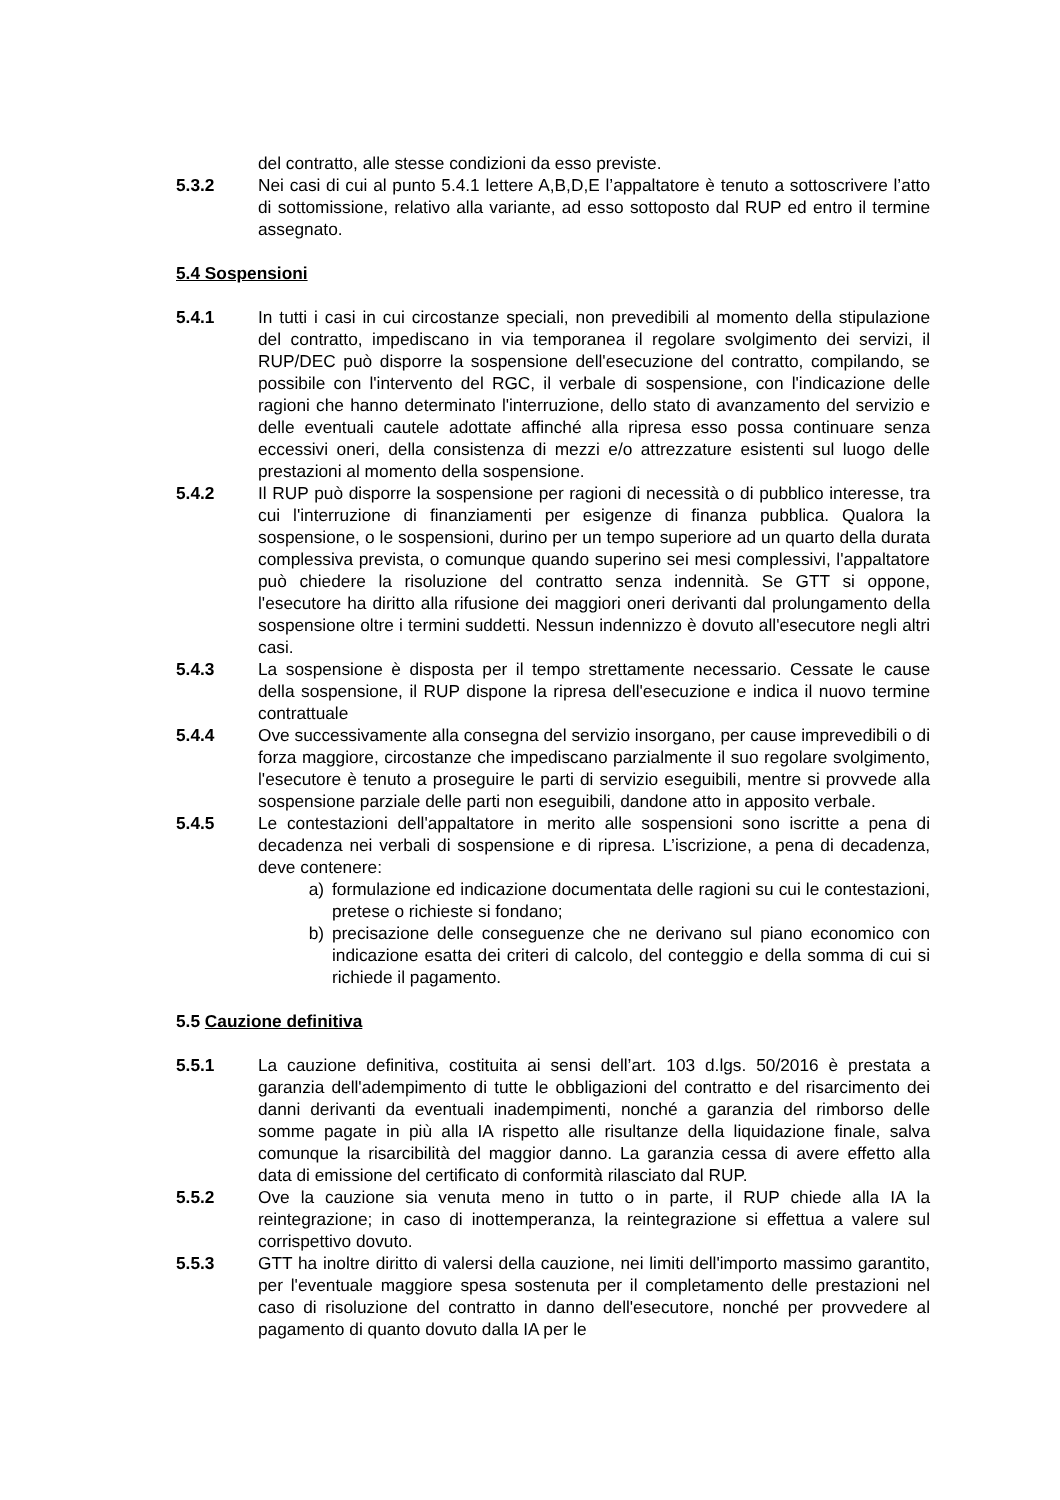del contratto, alle stesse condizioni da esso previste.
5.3.2 Nei casi di cui al punto 5.4.1 lettere A,B,D,E l’appaltatore è tenuto a sottoscrivere l’atto di sottomissione, relativo alla variante, ad esso sottoposto dal RUP ed entro il termine assegnato.
5.4 Sospensioni
5.4.1 In tutti i casi in cui circostanze speciali, non prevedibili al momento della stipulazione del contratto, impediscano in via temporanea il regolare svolgimento dei servizi, il RUP/DEC può disporre la sospensione dell'esecuzione del contratto, compilando, se possibile con l'intervento del RGC, il verbale di sospensione, con l'indicazione delle ragioni che hanno determinato l'interruzione, dello stato di avanzamento del servizio e delle eventuali cautele adottate affinché alla ripresa esso possa continuare senza eccessivi oneri, della consistenza di mezzi e/o attrezzature esistenti sul luogo delle prestazioni al momento della sospensione.
5.4.2 Il RUP può disporre la sospensione per ragioni di necessità o di pubblico interesse, tra cui l'interruzione di finanziamenti per esigenze di finanza pubblica. Qualora la sospensione, o le sospensioni, durino per un tempo superiore ad un quarto della durata complessiva prevista, o comunque quando superino sei mesi complessivi, l'appaltatore può chiedere la risoluzione del contratto senza indennità. Se GTT si oppone, l'esecutore ha diritto alla rifusione dei maggiori oneri derivanti dal prolungamento della sospensione oltre i termini suddetti. Nessun indennizzo è dovuto all'esecutore negli altri casi.
5.4.3 La sospensione è disposta per il tempo strettamente necessario. Cessate le cause della sospensione, il RUP dispone la ripresa dell'esecuzione e indica il nuovo termine contrattuale
5.4.4 Ove successivamente alla consegna del servizio insorgano, per cause imprevedibili o di forza maggiore, circostanze che impediscano parzialmente il suo regolare svolgimento, l'esecutore è tenuto a proseguire le parti di servizio eseguibili, mentre si provvede alla sospensione parziale delle parti non eseguibili, dandone atto in apposito verbale.
5.4.5 Le contestazioni dell'appaltatore in merito alle sospensioni sono iscritte a pena di decadenza nei verbali di sospensione e di ripresa. L’iscrizione, a pena di decadenza, deve contenere:
a) formulazione ed indicazione documentata delle ragioni su cui le contestazioni, pretese o richieste si fondano;
b) precisazione delle conseguenze che ne derivano sul piano economico con indicazione esatta dei criteri di calcolo, del conteggio e della somma di cui si richiede il pagamento.
5.5 Cauzione definitiva
5.5.1 La cauzione definitiva, costituita ai sensi dell’art. 103 d.lgs. 50/2016 è prestata a garanzia dell'adempimento di tutte le obbligazioni del contratto e del risarcimento dei danni derivanti da eventuali inadempimenti, nonché a garanzia del rimborso delle somme pagate in più alla IA rispetto alle risultanze della liquidazione finale, salva comunque la risarcibilità del maggior danno. La garanzia cessa di avere effetto alla data di emissione del certificato di conformità rilasciato dal RUP.
5.5.2 Ove la cauzione sia venuta meno in tutto o in parte, il RUP chiede alla IA la reintegrazione; in caso di inottemperanza, la reintegrazione si effettua a valere sul corrispettivo dovuto.
5.5.3 GTT ha inoltre diritto di valersi della cauzione, nei limiti dell'importo massimo garantito, per l'eventuale maggiore spesa sostenuta per il completamento delle prestazioni nel caso di risoluzione del contratto in danno dell'esecutore, nonché per provvedere al pagamento di quanto dovuto dalla IA per le